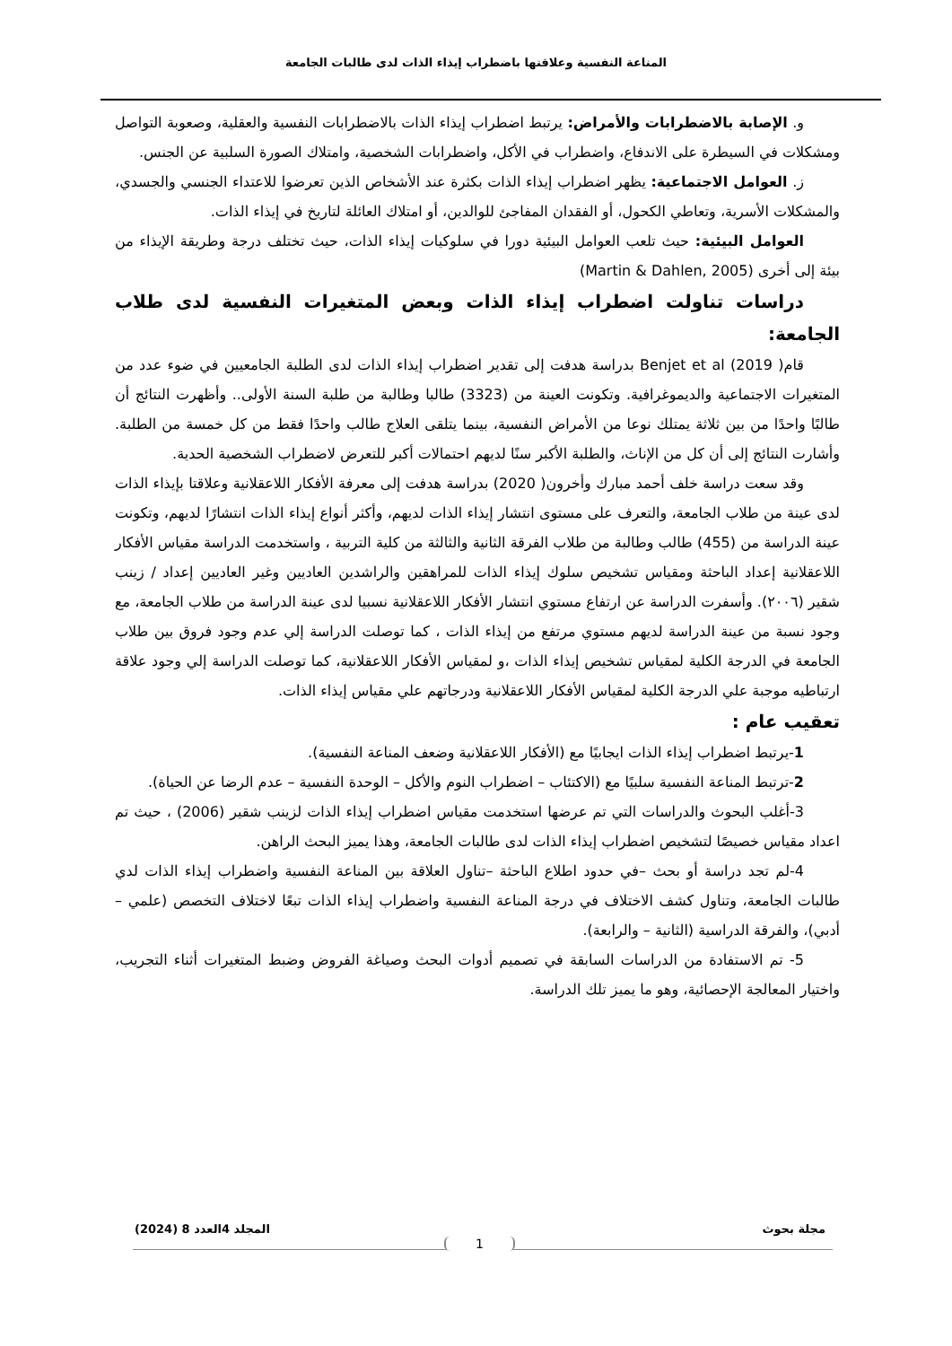المناعة النفسية وعلاقتها باضطراب إيذاء الذات لدى طالبات الجامعة
و. الإصابة بالاضطرابات والأمراض: يرتبط اضطراب إيذاء الذات بالاضطرابات النفسية والعقلية، وصعوبة التواصل ومشكلات في السيطرة على الاندفاع، واضطراب في الأكل، واضطرابات الشخصية، وامتلاك الصورة السلبية عن الجنس.
ز. العوامل الاجتماعية: يظهر اضطراب إيذاء الذات بكثرة عند الأشخاص الذين تعرضوا للاعتداء الجنسي والجسدي، والمشكلات الأسرية، وتعاطي الكحول، أو الفقدان المفاجئ للوالدين، أو امتلاك العائلة لتاريخ في إيذاء الذات.
العوامل البيئية: حيث تلعب العوامل البيئية دورا في سلوكيات إيذاء الذات، حيث تختلف درجة وطريقة الإيذاء من بيئة إلى أخرى (Martin & Dahlen, 2005)
دراسات تناولت اضطراب إيذاء الذات وبعض المتغيرات النفسية لدى طلاب الجامعة:
قام( Benjet et al (2019 بدراسة هدفت إلى تقدير اضطراب إيذاء الذات لدى الطلبة الجامعيين في ضوء عدد من المتغيرات الاجتماعية والديموغرافية. وتكونت العينة من (3323) طالبا وطالبة من طلبة السنة الأولى.. وأظهرت النتائج أن طالبًا واحدًا من بين ثلاثة يمتلك نوعا من الأمراض النفسية، بينما يتلقى العلاج طالب واحدًا فقط من كل خمسة من الطلبة. وأشارت النتائج إلى أن كل من الإناث، والطلبة الأكبر سنًا لديهم احتمالات أكبر للتعرض لاضطراب الشخصية الحدية.
وقد سعت دراسة خلف أحمد مبارك وأخرون( 2020) بدراسة هدفت إلى معرفة الأفكار اللاعقلانية وعلاقتا بإيذاء الذات لدى عينة من طلاب الجامعة، والتعرف على مستوى انتشار إيذاء الذات لديهم، وأكثر أنواع إيذاء الذات انتشارًا لديهم، وتكونت عينة الدراسة من (455) طالب وطالبة من طلاب الفرقة الثانية والثالثة من كلية التربية ، واستخدمت الدراسة مقياس الأفكار اللاعقلانية إعداد الباحثة ومقياس تشخيص سلوك إيذاء الذات للمراهقين والراشدين العاديين وغير العاديين إعداد / زينب شقير (٢٠٠٦). وأسفرت الدراسة عن ارتفاع مستوي انتشار الأفكار اللاعقلانية نسبيا لدى عينة الدراسة من طلاب الجامعة، مع وجود نسبة من عينة الدراسة لديهم مستوي مرتفع من إيذاء الذات ، كما توصلت الدراسة إلي عدم وجود فروق بين طلاب الجامعة في الدرجة الكلية لمقياس تشخيص إيذاء الذات ،و لمقياس الأفكار اللاعقلانية، كما توصلت الدراسة إلي وجود علاقة ارتباطيه موجبة علي الدرجة الكلية لمقياس الأفكار اللاعقلانية ودرجاتهم علي مقياس إيذاء الذات.
تعقيب عام :
1-يرتبط اضطراب إيذاء الذات ايجابيًا مع (الأفكار اللاعقلانية وضعف المناعة النفسية).
2-ترتبط المناعة النفسية سلبيًا مع (الاكتئاب – اضطراب النوم والأكل – الوحدة النفسية – عدم الرضا عن الحياة).
3-أغلب البحوث والدراسات التي تم عرضها استخدمت مقياس اضطراب إيذاء الذات لزينب شقير (2006) ، حيث تم اعداد مقياس خصيصًا لتشخيص اضطراب إيذاء الذات لدى طالبات الجامعة، وهذا يميز البحث الراهن.
4-لم تجد دراسة أو بحث –في حدود اطلاع الباحثة –تناول العلاقة بين المناعة النفسية واضطراب إيذاء الذات لدي طالبات الجامعة، وتناول كشف الاختلاف في درجة المناعة النفسية واضطراب إيذاء الذات تبعًا لاختلاف التخصص (علمي – أدبي)، والفرقة الدراسية (الثانية – والرابعة).
5- تم الاستفادة من الدراسات السابقة في تصميم أدوات البحث وصياغة الفروض وضبط المتغيرات أثناء التجريب، واختيار المعالجة الإحصائية، وهو ما يميز تلك الدراسة.
مجلة بحوث المجلد 4العدد 8 (2024)
1